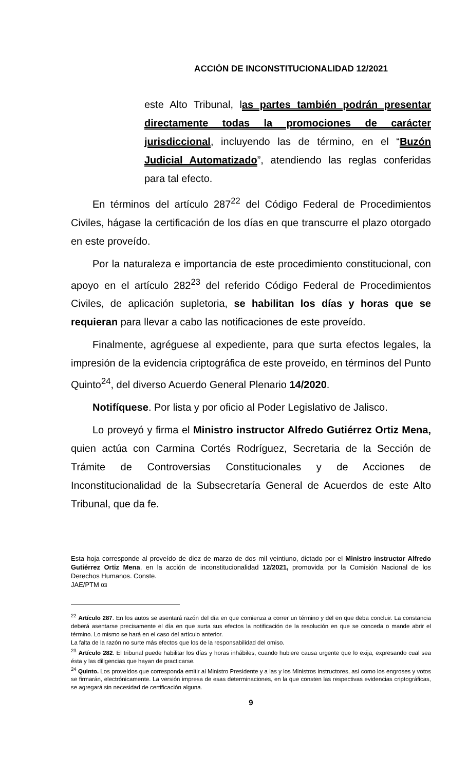ACCIÓN DE INCONSTITUCIONALIDAD 12/2021
este Alto Tribunal, las partes también podrán presentar directamente todas la promociones de carácter jurisdiccional, incluyendo las de término, en el “Buzón Judicial Automatizado”, atendiendo las reglas conferidas para tal efecto.
En términos del artículo 287<sup>22</sup> del Código Federal de Procedimientos Civiles, hágase la certificación de los días en que transcurre el plazo otorgado en este proveído.
Por la naturaleza e importancia de este procedimiento constitucional, con apoyo en el artículo 282<sup>23</sup> del referido Código Federal de Procedimientos Civiles, de aplicación supletoria, se habilitan los días y horas que se requieran para llevar a cabo las notificaciones de este proveído.
Finalmente, agréguese al expediente, para que surta efectos legales, la impresión de la evidencia criptográfica de este proveído, en términos del Punto Quinto<sup>24</sup>, del diverso Acuerdo General Plenario 14/2020.
Notifíquese. Por lista y por oficio al Poder Legislativo de Jalisco.
Lo proveyó y firma el Ministro instructor Alfredo Gutiérrez Ortiz Mena, quien actúa con Carmina Cortés Rodríguez, Secretaria de la Sección de Trámite de Controversias Constitucionales y de Acciones de Inconstitucionalidad de la Subsecretaría General de Acuerdos de este Alto Tribunal, que da fe.
Esta hoja corresponde al proveído de diez de marzo de dos mil veintiuno, dictado por el Ministro instructor Alfredo Gutiérrez Ortiz Mena, en la acción de inconstitucionalidad 12/2021, promovida por la Comisión Nacional de los Derechos Humanos. Conste.
JAE/PTM 03
<sup>22</sup> Artículo 287. En los autos se asentará razón del día en que comienza a correr un término y del en que deba concluir. La constancia deberá asentarse precisamente el día en que surta sus efectos la notificación de la resolución en que se conceda o mande abrir el término. Lo mismo se hará en el caso del artículo anterior.
La falta de la razón no surte más efectos que los de la responsabilidad del omiso.
<sup>23</sup> Artículo 282. El tribunal puede habilitar los días y horas inhábiles, cuando hubiere causa urgente que lo exija, expresando cual sea ésta y las diligencias que hayan de practicarse.
<sup>24</sup> Quinto. Los proveídos que corresponda emitir al Ministro Presidente y a las y los Ministros instructores, así como los engroses y votos se firmarán, electrónicamente. La versión impresa de esas determinaciones, en la que consten las respectivas evidencias criptográficas, se agregará sin necesidad de certificación alguna.
9